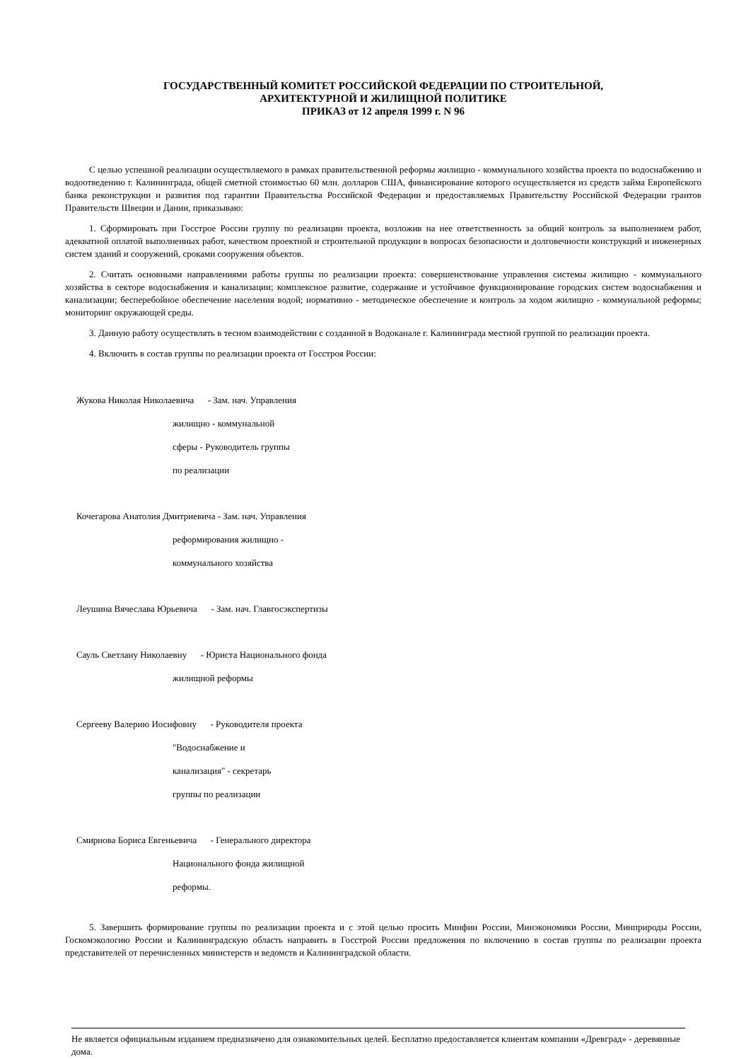ГОСУДАРСТВЕННЫЙ КОМИТЕТ РОССИЙСКОЙ ФЕДЕРАЦИИ ПО СТРОИТЕЛЬНОЙ,
АРХИТЕКТУРНОЙ И ЖИЛИЩНОЙ ПОЛИТИКЕ
ПРИКАЗ от 12 апреля 1999 г. N 96
С целью успешной реализации осуществляемого в рамках правительственной реформы жилищно - коммунального хозяйства проекта по водоснабжению и водоотведению г. Калининграда, общей сметной стоимостью 60 млн. долларов США, финансирование которого осуществляется из средств займа Европейского банка реконструкции и развития под гарантии Правительства Российской Федерации и предоставляемых Правительству Российской Федерации грантов Правительств Швеции и Дании, приказываю:
1. Сформировать при Госстрое России группу по реализации проекта, возложив на нее ответственность за общий контроль за выполнением работ, адекватной оплатой выполненных работ, качеством проектной и строительной продукции в вопросах безопасности и долговечности конструкций и инженерных систем зданий и сооружений, сроками сооружения объектов.
2. Считать основными направлениями работы группы по реализации проекта: совершенствование управления системы жилищно - коммунального хозяйства в секторе водоснабжения и канализации; комплексное развитие, содержание и устойчивое функционирование городских систем водоснабжения и канализации; бесперебойное обеспечение населения водой; нормативно - методическое обеспечение и контроль за ходом жилищно - коммунальной реформы; мониторинг окружающей среды.
3. Данную работу осуществлять в тесном взаимодействии с созданной в Водоканале г. Калининграда местной группой по реализации проекта.
4. Включить в состав группы по реализации проекта от Госстроя России:
Жукова Николая Николаевича - Зам. нач. Управления
жилищно - коммунальной
сферы - Руководитель группы
по реализации
Кочегарова Анатолия Дмитриевича - Зам. нач. Управления
реформирования жилищно -
коммунального хозяйства
Леушина Вячеслава Юрьевича - Зам. нач. Главгосэкспертизы
Сауль Светлану Николаевну - Юриста Национального фонда
жилищной реформы
Сергееву Валерию Иосифовну - Руководителя проекта
"Водоснабжение и
канализация" - секретарь
группы по реализации
Смирнова Бориса Евгеньевича - Генерального директора
Национального фонда жилищной
реформы.
5. Завершить формирование группы по реализации проекта и с этой целью просить Минфин России, Минэкономики России, Минприроды России, Госкомэкологию России и Калининградскую область направить в Госстрой России предложения по включению в состав группы по реализации проекта представителей от перечисленных министерств и ведомств и Калининградской области.
Не является официальным изданием предназначено для ознакомительных целей. Бесплатно предоставляется клиентам компании «Древград» - деревянные дома.